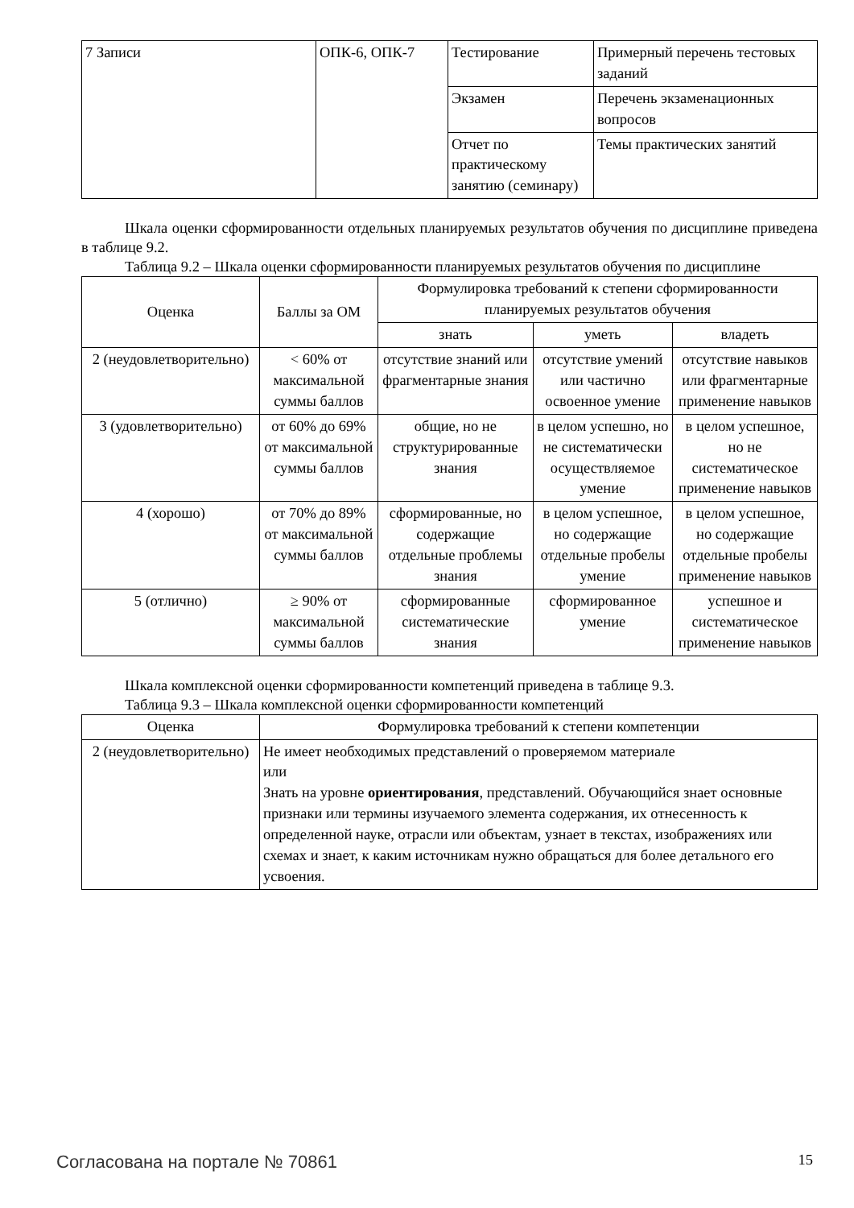| 7 Записи | ОПК-6, ОПК-7 | Тестирование | Примерный перечень тестовых заданий |
| | | Экзамен | Перечень экзаменационных вопросов |
| | | Отчет по практическому занятию (семинару) | Темы практических занятий |
Шкала оценки сформированности отдельных планируемых результатов обучения по дисциплине приведена в таблице 9.2.
Таблица 9.2 – Шкала оценки сформированности планируемых результатов обучения по дисциплине
| Оценка | Баллы за ОМ | Формулировка требований к степени сформированности планируемых результатов обучения | | |
| --- | --- | --- | --- | --- |
| | | знать | уметь | владеть |
| 2 (неудовлетворительно) | < 60% от максимальной суммы баллов | отсутствие знаний или фрагментарные знания | отсутствие умений или частично освоенное умение | отсутствие навыков или фрагментарные применение навыков |
| 3 (удовлетворительно) | от 60% до 69% от максимальной суммы баллов | общие, но не структурированные знания | в целом успешно, но не систематически осуществляемое умение | в целом успешное, но не систематическое применение навыков |
| 4 (хорошо) | от 70% до 89% от максимальной суммы баллов | сформированные, но содержащие отдельные проблемы знания | в целом успешное, но содержащие отдельные пробелы умение | в целом успешное, но содержащие отдельные пробелы применение навыков |
| 5 (отлично) | ≥ 90% от максимальной суммы баллов | сформированные систематические знания | сформированное умение | успешное и систематическое применение навыков |
Шкала комплексной оценки сформированности компетенций приведена в таблице 9.3.
Таблица 9.3 – Шкала комплексной оценки сформированности компетенций
| Оценка | Формулировка требований к степени компетенции |
| --- | --- |
| 2 (неудовлетворительно) | Не имеет необходимых представлений о проверяемом материале или Знать на уровне ориентирования , представлений. Обучающийся знает основные признаки или термины изучаемого элемента содержания, их отнесенность к определенной науке, отрасли или объектам, узнает в текстах, изображениях или схемах и знает, к каким источникам нужно обращаться для более детального его усвоения. |
Согласована на портале № 70861 15